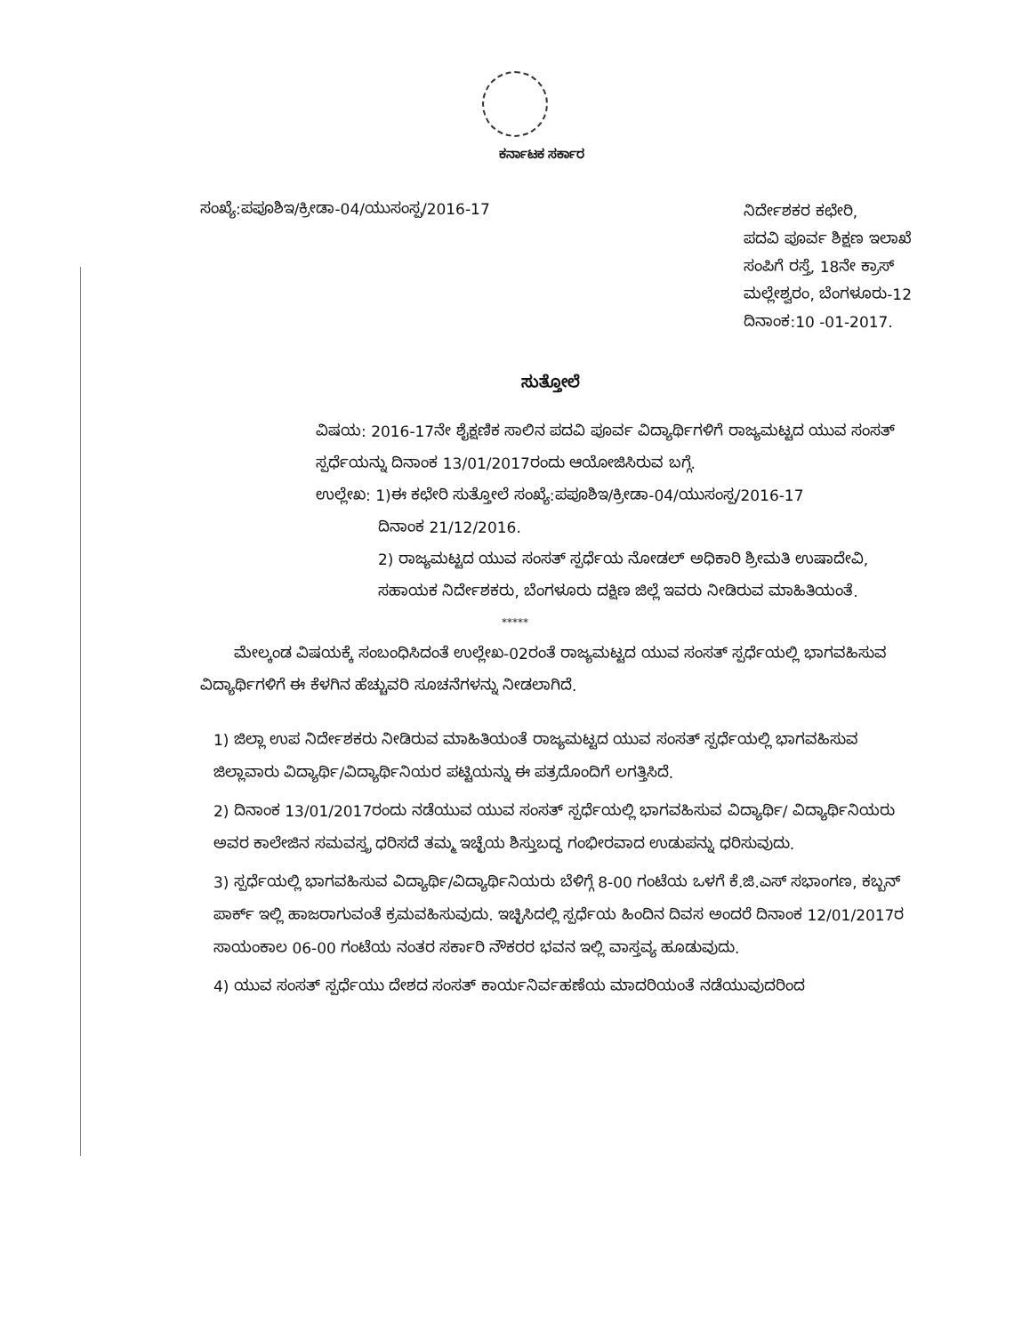ಕರ್ನಾಟಕ ಸರ್ಕಾರ
ಸಂಖ್ಯೆ:ಪಪೂಶಿಇ/ಕ್ರೀಡಾ-04/ಯುಸಂಸ್ಪ/2016-17
ನಿರ್ದೇಶಕರ ಕಛೇರಿ,
ಪದವಿ ಪೂರ್ವ ಶಿಕ್ಷಣ ಇಲಾಖೆ
ಸಂಪಿಗೆ ರಸ್ತೆ, 18ನೇ ಕ್ರಾಸ್
ಮಲ್ಲೇಶ್ವರಂ, ಬೆಂಗಳೂರು-12
ದಿನಾಂಕ:10 -01-2017.
ಸುತ್ತೋಲೆ
ವಿಷಯ: 2016-17ನೇ ಶೈಕ್ಷಣಿಕ ಸಾಲಿನ ಪದವಿ ಪೂರ್ವ ವಿದ್ಯಾರ್ಥಿಗಳಿಗೆ ರಾಜ್ಯಮಟ್ಟದ ಯುವ ಸಂಸತ್ ಸ್ಪರ್ಧೆಯನ್ನು ದಿನಾಂಕ 13/01/2017ರಂದು ಆಯೋಜಿಸಿರುವ ಬಗ್ಗೆ.
ಉಲ್ಲೇಖ: 1)ಈ ಕಛೇರಿ ಸುತ್ತೋಲೆ ಸಂಖ್ಯೆ:ಪಪೂಶಿಇ/ಕ್ರೀಡಾ-04/ಯುಸಂಸ್ಪ/2016-17
ದಿನಾಂಕ 21/12/2016.
2) ರಾಜ್ಯಮಟ್ಟದ ಯುವ ಸಂಸತ್ ಸ್ಪರ್ಧೆಯ ನೋಡಲ್ ಅಧಿಕಾರಿ ಶ್ರೀಮತಿ ಉಷಾದೇವಿ, ಸಹಾಯಕ ನಿರ್ದೇಶಕರು, ಬೆಂಗಳೂರು ದಕ್ಷಿಣ ಜಿಲ್ಲೆ ಇವರು ನೀಡಿರುವ ಮಾಹಿತಿಯಂತೆ.
*****
ಮೇಲ್ಕಂಡ ವಿಷಯಕ್ಕೆ ಸಂಬಂಧಿಸಿದಂತೆ ಉಲ್ಲೇಖ-02ರಂತೆ ರಾಜ್ಯಮಟ್ಟದ ಯುವ ಸಂಸತ್ ಸ್ಪರ್ಧೆಯಲ್ಲಿ ಭಾಗವಹಿಸುವ ವಿದ್ಯಾರ್ಥಿಗಳಿಗೆ ಈ ಕೆಳಗಿನ ಹೆಚ್ಚುವರಿ ಸೂಚನೆಗಳನ್ನು ನೀಡಲಾಗಿದೆ.
1) ಜಿಲ್ಲಾ ಉಪ ನಿರ್ದೇಶಕರು ನೀಡಿರುವ ಮಾಹಿತಿಯಂತೆ ರಾಜ್ಯಮಟ್ಟದ ಯುವ ಸಂಸತ್ ಸ್ಪರ್ಧೆಯಲ್ಲಿ ಭಾಗವಹಿಸುವ ಜಿಲ್ಲಾವಾರು ವಿದ್ಯಾರ್ಥಿ/ವಿದ್ಯಾರ್ಥಿನಿಯರ ಪಟ್ಟಿಯನ್ನು ಈ ಪತ್ರದೊಂದಿಗೆ ಲಗತ್ತಿಸಿದೆ.
2) ದಿನಾಂಕ 13/01/2017ರಂದು ನಡೆಯುವ ಯುವ ಸಂಸತ್ ಸ್ಪರ್ಧೆಯಲ್ಲಿ ಭಾಗವಹಿಸುವ ವಿದ್ಯಾರ್ಥಿ/ ವಿದ್ಯಾರ್ಥಿನಿಯರು ಅವರ ಕಾಲೇಜಿನ ಸಮವಸ್ತ್ರ ಧರಿಸದೆ ತಮ್ಮ ಇಚ್ಛೆಯ ಶಿಸ್ತುಬದ್ಧ ಗಂಭೀರವಾದ ಉಡುಪನ್ನು ಧರಿಸುವುದು.
3) ಸ್ಪರ್ಧೆಯಲ್ಲಿ ಭಾಗವಹಿಸುವ ವಿದ್ಯಾರ್ಥಿ/ವಿದ್ಯಾರ್ಥಿನಿಯರು ಬೆಳಿಗ್ಗೆ 8-00 ಗಂಟೆಯ ಒಳಗೆ ಕೆ.ಜಿ.ಎಸ್ ಸಭಾಂಗಣ, ಕಬ್ಬನ್ ಪಾರ್ಕ್ ಇಲ್ಲಿ ಹಾಜರಾಗುವಂತೆ ಕ್ರಮವಹಿಸುವುದು. ಇಚ್ಛಿಸಿದಲ್ಲಿ ಸ್ಪರ್ಧೆಯ ಹಿಂದಿನ ದಿವಸ ಅಂದರೆ ದಿನಾಂಕ 12/01/2017ರ ಸಾಯಂಕಾಲ 06-00 ಗಂಟೆಯ ನಂತರ ಸರ್ಕಾರಿ ನೌಕರರ ಭವನ ಇಲ್ಲಿ ವಾಸ್ತವ್ಯ ಹೂಡುವುದು.
4) ಯುವ ಸಂಸತ್ ಸ್ಪರ್ಧೆಯು ದೇಶದ ಸಂಸತ್ ಕಾರ್ಯನಿರ್ವಹಣೆಯ ಮಾದರಿಯಂತೆ ನಡೆಯುವುದರಿಂದ